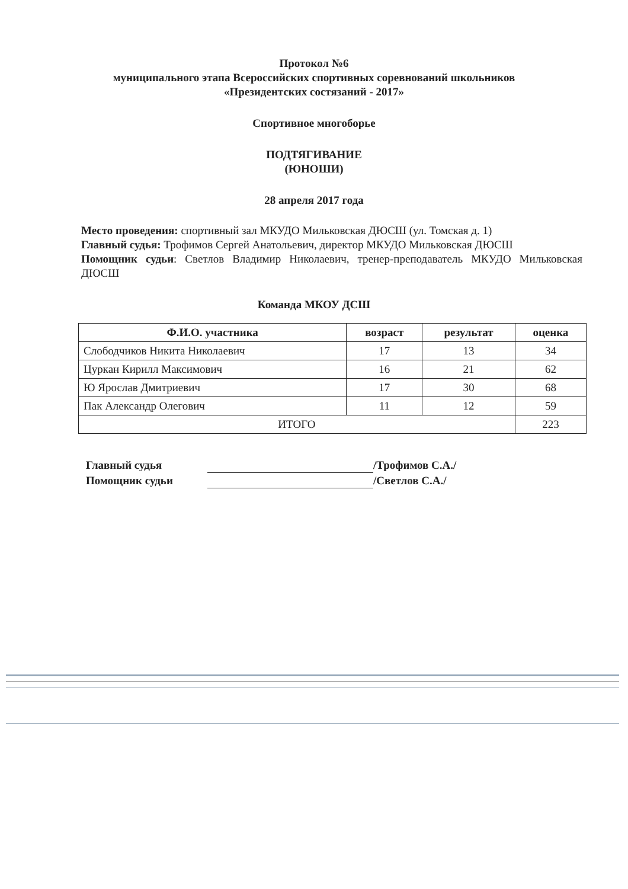Протокол №6
муниципального этапа Всероссийских спортивных соревнований школьников
«Президентских состязаний - 2017»
Спортивное многоборье
ПОДТЯГИВАНИЕ
(ЮНОШИ)
28 апреля 2017 года
Место проведения: спортивный зал МКУДО Мильковская ДЮСШ (ул. Томская д. 1)
Главный судья: Трофимов Сергей Анатольевич, директор МКУДО Мильковская ДЮСШ
Помощник судьи: Светлов Владимир Николаевич, тренер-преподаватель МКУДО Мильковская ДЮСШ
Команда МКОУ ДСШ
| Ф.И.О. участника | возраст | результат | оценка |
| --- | --- | --- | --- |
| Слободчиков Никита Николаевич | 17 | 13 | 34 |
| Цуркан Кирилл Максимович | 16 | 21 | 62 |
| Ю Ярослав Дмитриевич | 17 | 30 | 68 |
| Пак Александр Олегович | 11 | 12 | 59 |
| ИТОГО | | | 223 |
Главный судья /Трофимов С.А./
Помощник судьи /Светлов С.А./